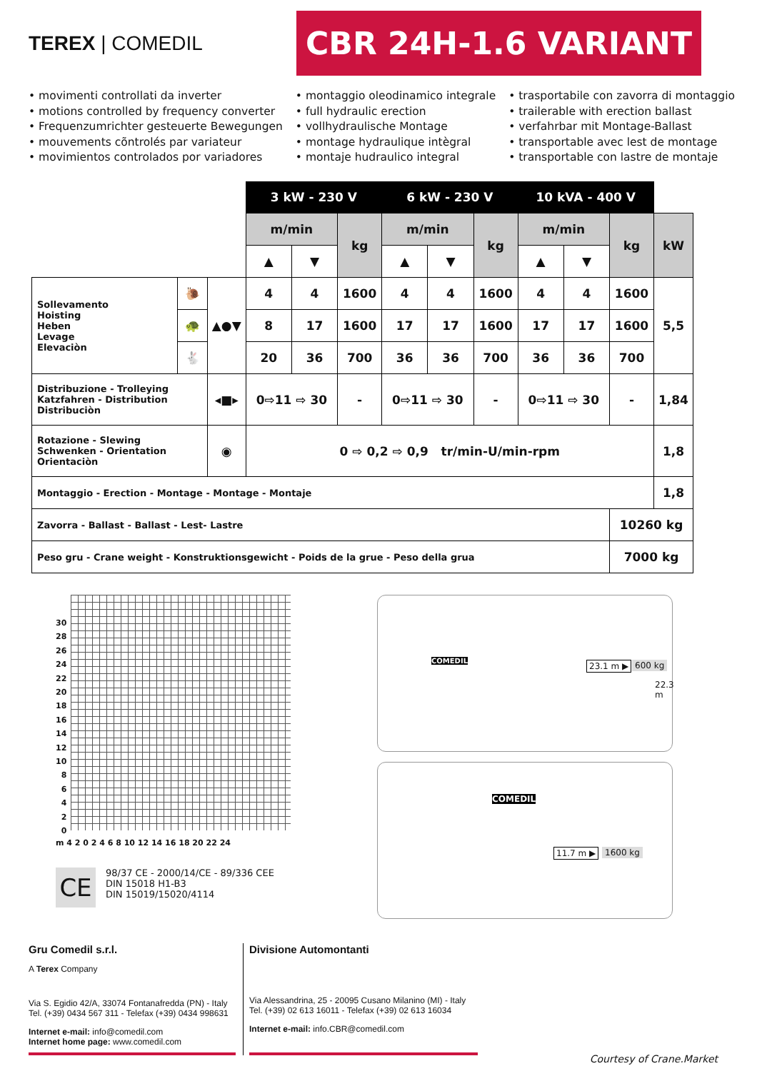TEREX | COMEDIL
CBR 24H-1.6 VARIANT
• movimenti controllati da inverter
• motions controlled by frequency converter
• Frequenzumrichter gesteuerte Bewegungen
• mouvements cõntrolés par variateur
• movimientos controlados por variadores
• montaggio oleodinamico integrale
• full hydraulic erection
• vollhydraulische Montage
• montage hydraulique intègral
• montaje hudraulico integral
• trasportabile con zavorra di montaggio
• trailerable with erection ballast
• verfahrbar mit Montage-Ballast
• transportable avec lest de montage
• transportable con lastre de montaje
| | | | 3 kW - 230 V | | | 6 kW - 230 V | | | 10 kVA - 400 V | | | |
| | | | m/min | | kg | m/min | | kg | m/min | | kg | kW |
| | | | ▲ | ▼ | | ▲ | ▼ | | ▲ | ▼ | | |
| Sollevamento Hoisting Heben Levage Elevaciòn | 🐌 | ▲●▼ | 4 | 4 | 1600 | 4 | 4 | 1600 | 4 | 4 | 1600 | 5,5 |
| | 🐢 | | 8 | 17 | 1600 | 17 | 17 | 1600 | 17 | 17 | 1600 | |
| | 🐇 | | 20 | 36 | 700 | 36 | 36 | 700 | 36 | 36 | 700 | |
| Distribuzione - Trolleying Katzfahren - Distribution Distribuciòn | | ◂■▸ | 0⇨11 ⇨ 30 | | - | 0⇨11 ⇨ 30 | | - | 0⇨11 ⇨ 30 | | - | 1,84 |
| Rotazione - Slewing Schwenken - Orientation Orientaciòn | | ◉ | 0 ⇨ 0,2 ⇨ 0,9 tr/min-U/min-rpm | | | | | | | | | 1,8 |
| Montaggio - Erection - Montage - Montage - Montaje | | | | | | | | | | | | 1,8 |
| Zavorra - Ballast - Ballast - Lest- Lastre | | | | | | | | | | | 10260 kg | |
| Peso gru - Crane weight - Konstruktionsgewicht - Poids de la grue - Peso della grua | | | | | | | | | | | 7000 kg | |
30
28
26
24
22
20
18
16
14
12
10
8
6
4
2
0
m 4 2 0 2 4 6 8 10 12 14 16 18 20 22 24
CE
98/37 CE - 2000/14/CE - 89/336 CEE
DIN 15018 H1-B3
DIN 15019/15020/4114
COMEDIL 23.1 m ▶ 600 kg
22.3 m
COMEDIL
11.7 m ▶ 1600 kg
Gru Comedil s.r.l.
A Terex Company
Via S. Egidio 42/A, 33074 Fontanafredda (PN) - Italy
Tel. (+39) 0434 567 311 - Telefax (+39) 0434 998631
Internet e-mail: info@comedil.com
Internet home page: www.comedil.com
Divisione Automontanti
Via Alessandrina, 25 - 20095 Cusano Milanino (MI) - Italy
Tel. (+39) 02 613 16011 - Telefax (+39) 02 613 16034
Internet e-mail: info.CBR@comedil.com
Courtesy of Crane.Market